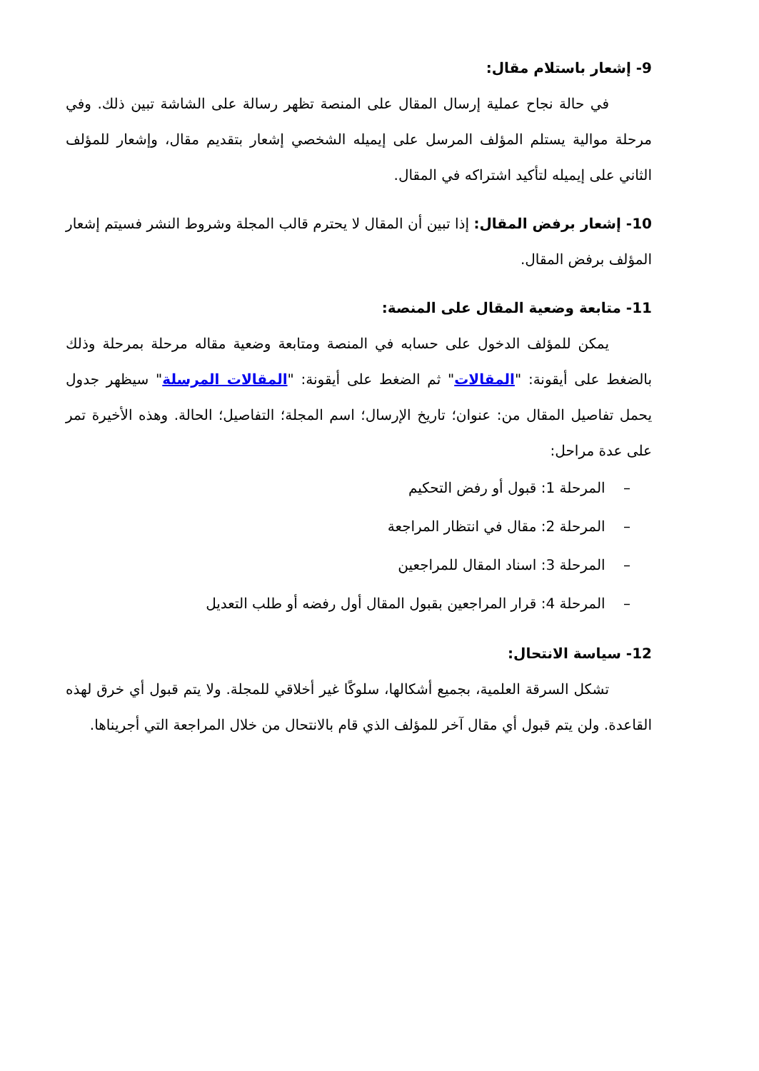9- إشعار باستلام مقال:
في حالة نجاح عملية إرسال المقال على المنصة تظهر رسالة على الشاشة تبين ذلك. وفي مرحلة موالية يستلم المؤلف المرسل على إيميله الشخصي إشعار بتقديم مقال، وإشعار للمؤلف الثاني على إيميله لتأكيد اشتراكه في المقال.
10- إشعار برفض المقال: إذا تبين أن المقال لا يحترم قالب المجلة وشروط النشر فسيتم إشعار المؤلف برفض المقال.
11- متابعة وضعية المقال على المنصة:
يمكن للمؤلف الدخول على حسابه في المنصة ومتابعة وضعية مقاله مرحلة بمرحلة وذلك بالضغط على أيقونة: "المقالات" ثم الضغط على أيقونة: "المقالات المرسلة" سيظهر جدول يحمل تفاصيل المقال من: عنوان؛ تاريخ الإرسال؛ اسم المجلة؛ التفاصيل؛ الحالة. وهذه الأخيرة تمر على عدة مراحل:
– المرحلة 1: قبول أو رفض التحكيم
– المرحلة 2: مقال في انتظار المراجعة
– المرحلة 3: اسناد المقال للمراجعين
– المرحلة 4: قرار المراجعين بقبول المقال أول رفضه أو طلب التعديل
12- سياسة الانتحال:
تشكل السرقة العلمية، بجميع أشكالها، سلوكًا غير أخلاقي للمجلة. ولا يتم قبول أي خرق لهذه القاعدة. ولن يتم قبول أي مقال آخر للمؤلف الذي قام بالانتحال من خلال المراجعة التي أجريناها.